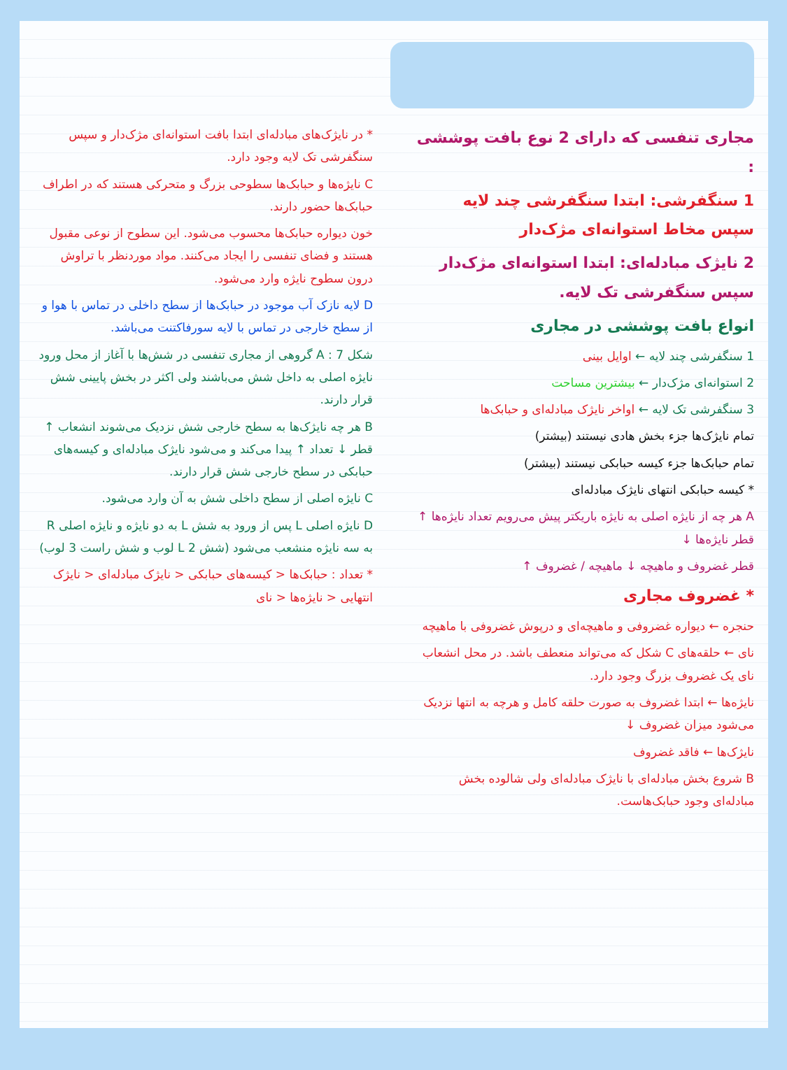مجاری تنفسی که دارای 2 نوع بافت پوششی :
1 سنگفرشی: ابتدا سنگفرشی چند لایه سپس مخاط استوانه‌ای مژک‌دار
2 نایژک مبادله‌ای: ابتدا استوانه‌ای مژک‌دار سپس سنگفرشی تک لایه.
انواع بافت پوششی در مجاری
1 سنگفرشی چند لایه ← اوایل بینی
2 استوانه‌ای مژک‌دار ← بیشترین مساحت
3 سنگفرشی تک لایه ← اواخر نایژک مبادله‌ای و حبابک‌ها
تمام نایژک‌ها جزء بخش هادی نیستند (بیشتر)
تمام حبابک‌ها جزء کیسه حبابکی نیستند (بیشتر)
* کیسه حبابکی انتهای نایژک مبادله‌ای
A هر چه از نایژه اصلی به نایژه باریکتر پیش می‌رویم تعداد نایژه‌ها ↑ قطر نایژه‌ها ↓
قطر غضروف و ماهیچه ↓ ماهیچه / غضروف ↑
* غضروف مجاری
حنجره ← دیواره غضروفی و ماهیچه‌ای و درپوش غضروفی با ماهیچه
نای ← حلقه‌های C شکل که می‌تواند منعطف باشد. در محل انشعاب نای یک غضروف بزرگ وجود دارد.
نایژه‌ها ← ابتدا غضروف به صورت حلقه کامل و هرچه به انتها نزدیک می‌شود میزان غضروف ↓
نایژک‌ها ← فاقد غضروف
B شروع بخش مبادله‌ای با نایژک مبادله‌ای ولی شالوده بخش مبادله‌ای وجود حبابک‌هاست.
* در نایژک‌های مبادله‌ای ابتدا بافت استوانه‌ای مژک‌دار و سپس سنگفرشی تک لایه وجود دارد.
C نایژه‌ها و حبابک‌ها سطوحی بزرگ و متحرکی هستند که در اطراف حبابک‌ها حضور دارند.
خون دیواره حبابک‌ها محسوب می‌شود. این سطوح از نوعی مقبول هستند و فضای تنفسی را ایجاد می‌کنند. مواد موردنظر با تراوش درون سطوح نایژه وارد می‌شود.
D لایه نازک آب موجود در حبابک‌ها از سطح داخلی در تماس با هوا و از سطح خارجی در تماس با لایه سورفاکتنت می‌باشد.
شکل 7 : A گروهی از مجاری تنفسی در شش‌ها با آغاز از محل ورود نایژه اصلی به داخل شش می‌باشند ولی اکثر در بخش پایینی شش قرار دارند.
B هر چه نایژک‌ها به سطح خارجی شش نزدیک می‌شوند انشعاب ↑ قطر ↓ تعداد ↑ پیدا می‌کند و می‌شود نایژک مبادله‌ای و کیسه‌های حبابکی در سطح خارجی شش قرار دارند.
C نایژه اصلی از سطح داخلی شش به آن وارد می‌شود.
D نایژه اصلی L پس از ورود به شش L به دو نایژه و نایژه اصلی R به سه نایژه منشعب می‌شود (شش L 2 لوب و شش راست 3 لوب)
* تعداد : حبابک‌ها < کیسه‌های حبابکی < نایژک مبادله‌ای < نایژک انتهایی < نایژه‌ها < نای